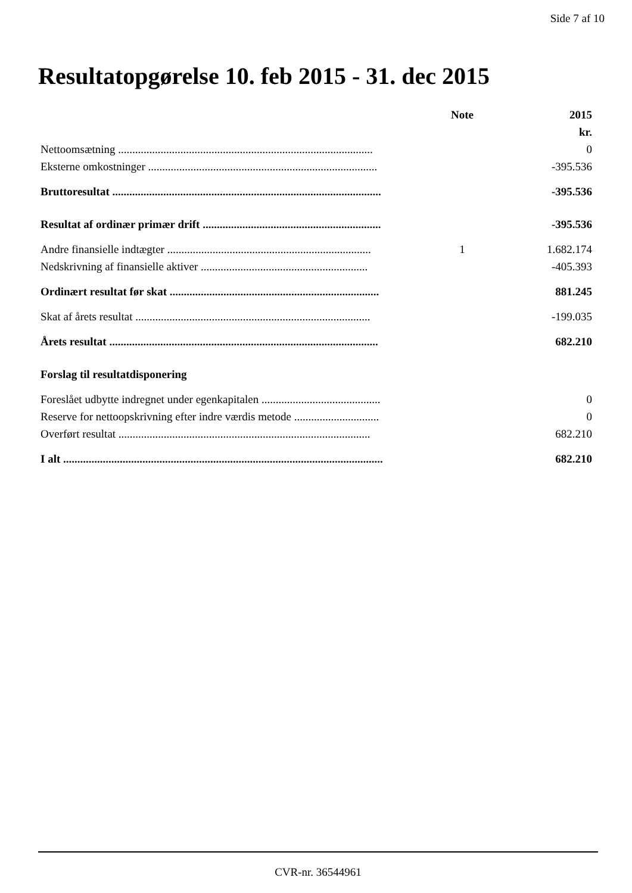Side 7 af 10
Resultatopgørelse 10. feb 2015 - 31. dec 2015
| | Note | 2015 |
| --- | --- | --- |
| | | kr. |
| Nettoomsætning .......................................................................................... | | 0 |
| Eksterne omkostninger ................................................................................. | | -395.536 |
| Bruttoresultat ............................................................................................... | | -395.536 |
| Resultat af ordinær primær drift ............................................................... | | -395.536 |
| Andre finansielle indtægter ........................................................................ | 1 | 1.682.174 |
| Nedskrivning af finansielle aktiver ........................................................... | | -405.393 |
| Ordinært resultat før skat .......................................................................... | | 881.245 |
| Skat af årets resultat ................................................................................... | | -199.035 |
| Årets resultat ............................................................................................... | | 682.210 |
| Forslag til resultatdisponering | | |
| Foreslået udbytte indregnet under egenkapitalen .......................................... | | 0 |
| Reserve for nettoopskrivning efter indre værdis metode .............................. | | 0 |
| Overført resultat ......................................................................................... | | 682.210 |
| I alt ................................................................................................................. | | 682.210 |
CVR-nr. 36544961